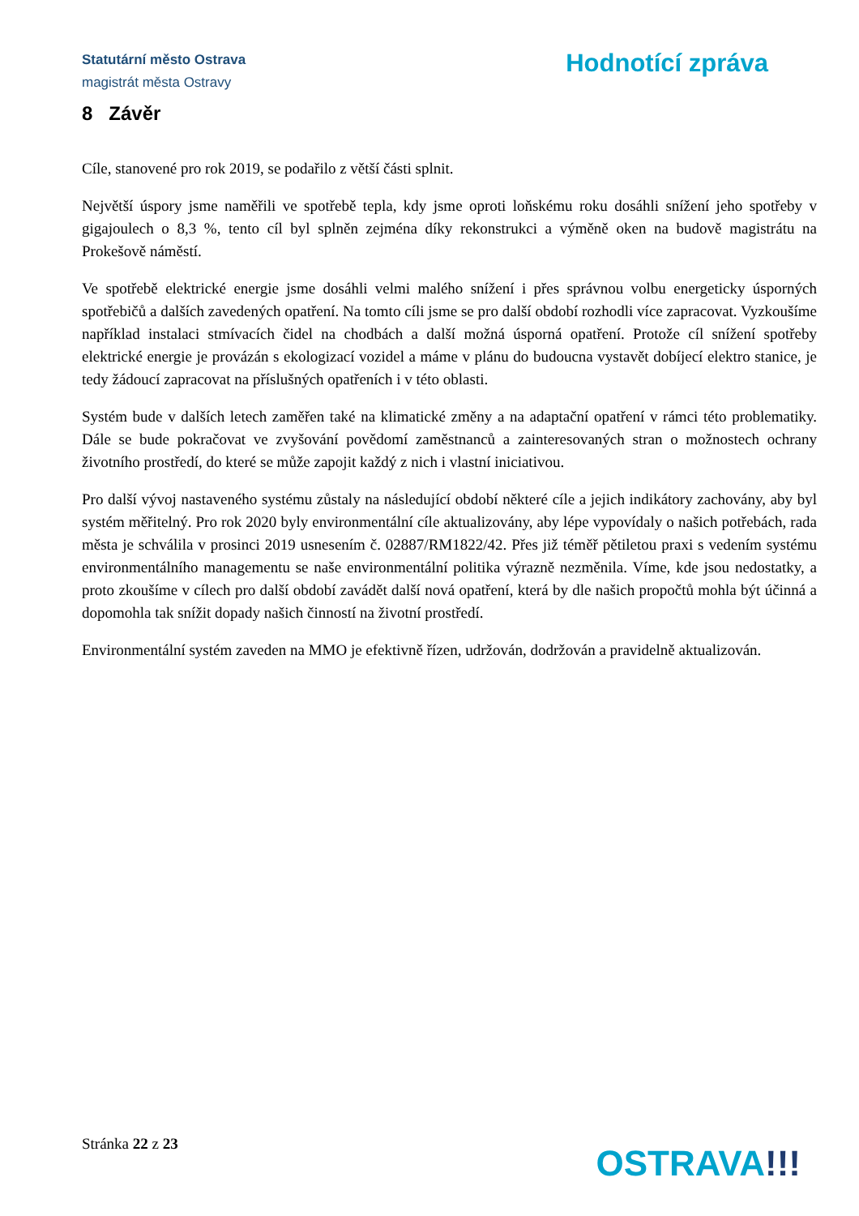Statutární město Ostrava
magistrát města Ostravy
Hodnotící zpráva
8 Závěr
Cíle, stanovené pro rok 2019, se podařilo z větší části splnit.
Největší úspory jsme naměřili ve spotřebě tepla, kdy jsme oproti loňskému roku dosáhli snížení jeho spotřeby v gigajoulech o 8,3 %, tento cíl byl splněn zejména díky rekonstrukci a výměně oken na budově magistrátu na Prokešově náměstí.
Ve spotřebě elektrické energie jsme dosáhli velmi malého snížení i přes správnou volbu energeticky úsporných spotřebičů a dalších zavedených opatření. Na tomto cíli jsme se pro další období rozhodli více zapracovat. Vyzkoušíme například instalaci stmívacích čidel na chodbách a další možná úsporná opatření. Protože cíl snížení spotřeby elektrické energie je provázán s ekologizací vozidel a máme v plánu do budoucna vystavět dobíjecí elektro stanice, je tedy žádoucí zapracovat na příslušných opatřeních i v této oblasti.
Systém bude v dalších letech zaměřen také na klimatické změny a na adaptační opatření v rámci této problematiky. Dále se bude pokračovat ve zvyšování povědomí zaměstnanců a zainteresovaných stran o možnostech ochrany životního prostředí, do které se může zapojit každý z nich i vlastní iniciativou.
Pro další vývoj nastaveného systému zůstaly na následující období některé cíle a jejich indikátory zachovány, aby byl systém měřitelný. Pro rok 2020 byly environmentální cíle aktualizovány, aby lépe vypovídaly o našich potřebách, rada města je schválila v prosinci 2019 usnesením č. 02887/RM1822/42. Přes již téměř pětiletou praxi s vedením systému environmentálního managementu se naše environmentální politika výrazně nezměnila. Víme, kde jsou nedostatky, a proto zkoušíme v cílech pro další období zavádět další nová opatření, která by dle našich propočtů mohla být účinná a dopomohla tak snížit dopady našich činností na životní prostředí.
Environmentální systém zaveden na MMO je efektivně řízen, udržován, dodržován a pravidelně aktualizován.
Stránka 22 z 23
OSTRAVA!!!